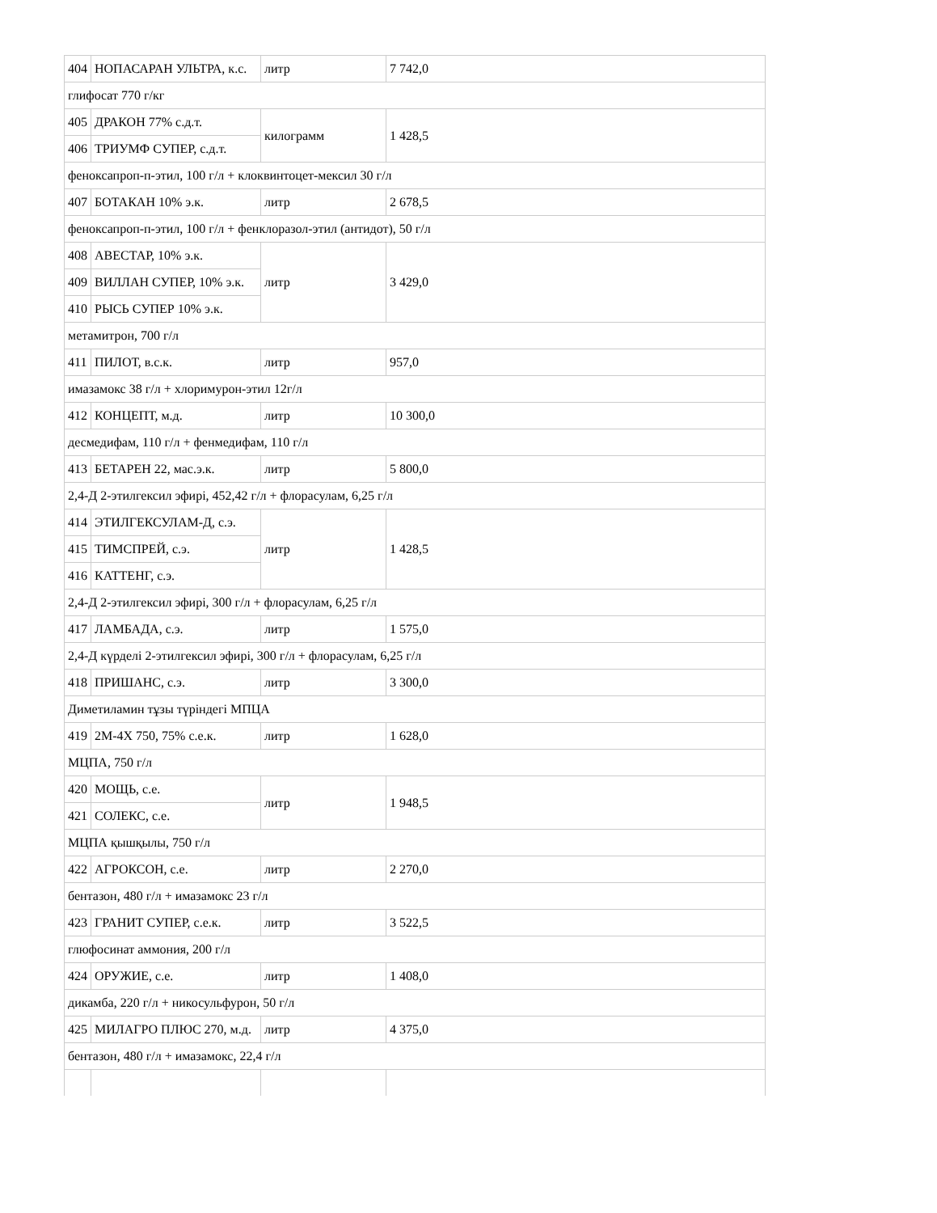| 404 | НОПАСАРАН УЛЬТРА, к.с. | литр | 7 742,0 |
| глифосат 770 г/кг | | | |
| 405 | ДРАКОН 77% с.д.т. | килограмм | 1 428,5 |
| 406 | ТРИУМФ СУПЕР, с.д.т. | | |
| феноксапроп-п-этил, 100 г/л + клоквинтоцет-мексил 30 г/л | | | |
| 407 | БОТАКАН 10% э.к. | литр | 2 678,5 |
| феноксапроп-п-этил, 100 г/л + фенклоразол-этил (антидот), 50 г/л | | | |
| 408 | АВЕСТАР, 10% э.к. | литр | 3 429,0 |
| 409 | ВИЛЛАН СУПЕР, 10% э.к. | | |
| 410 | РЫСЬ СУПЕР 10% э.к. | | |
| метамитрон, 700 г/л | | | |
| 411 | ПИЛОТ, в.с.к. | литр | 957,0 |
| имазамокс 38 г/л + хлоримурон-этил 12г/л | | | |
| 412 | КОНЦЕПТ, м.д. | литр | 10 300,0 |
| десмедифам, 110 г/л + фенмедифам, 110 г/л | | | |
| 413 | БЕТАРЕН 22, мас.э.к. | литр | 5 800,0 |
| 2,4-Д 2-этилгексил эфирі, 452,42 г/л + флорасулам, 6,25 г/л | | | |
| 414 | ЭТИЛГЕКСУЛАМ-Д, с.э. | литр | 1 428,5 |
| 415 | ТИМСПРЕЙ, с.э. | | |
| 416 | КАТТЕНГ, с.э. | | |
| 2,4-Д 2-этилгексил эфирі, 300 г/л + флорасулам, 6,25 г/л | | | |
| 417 | ЛАМБАДА, с.э. | литр | 1 575,0 |
| 2,4-Д күрделі 2-этилгексил эфирі, 300 г/л + флорасулам, 6,25 г/л | | | |
| 418 | ПРИШАНС, с.э. | литр | 3 300,0 |
| Диметиламин тұзы түріндегі МПЦА | | | |
| 419 | 2М-4Х 750, 75% с.е.к. | литр | 1 628,0 |
| МЦПА, 750 г/л | | | |
| 420 | МОЩЬ, с.е. | литр | 1 948,5 |
| 421 | СОЛЕКС, с.е. | | |
| МЦПА қышқылы, 750 г/л | | | |
| 422 | АГРОКСОН, с.е. | литр | 2 270,0 |
| бентазон, 480 г/л + имазамокс 23 г/л | | | |
| 423 | ГРАНИТ СУПЕР, с.е.к. | литр | 3 522,5 |
| глюфосинат аммония, 200 г/л | | | |
| 424 | ОРУЖИЕ, с.е. | литр | 1 408,0 |
| дикамба, 220 г/л + никосульфурон, 50 г/л | | | |
| 425 | МИЛАГРО ПЛЮС 270, м.д. | литр | 4 375,0 |
| бентазон, 480 г/л + имазамокс, 22,4 г/л | | | |